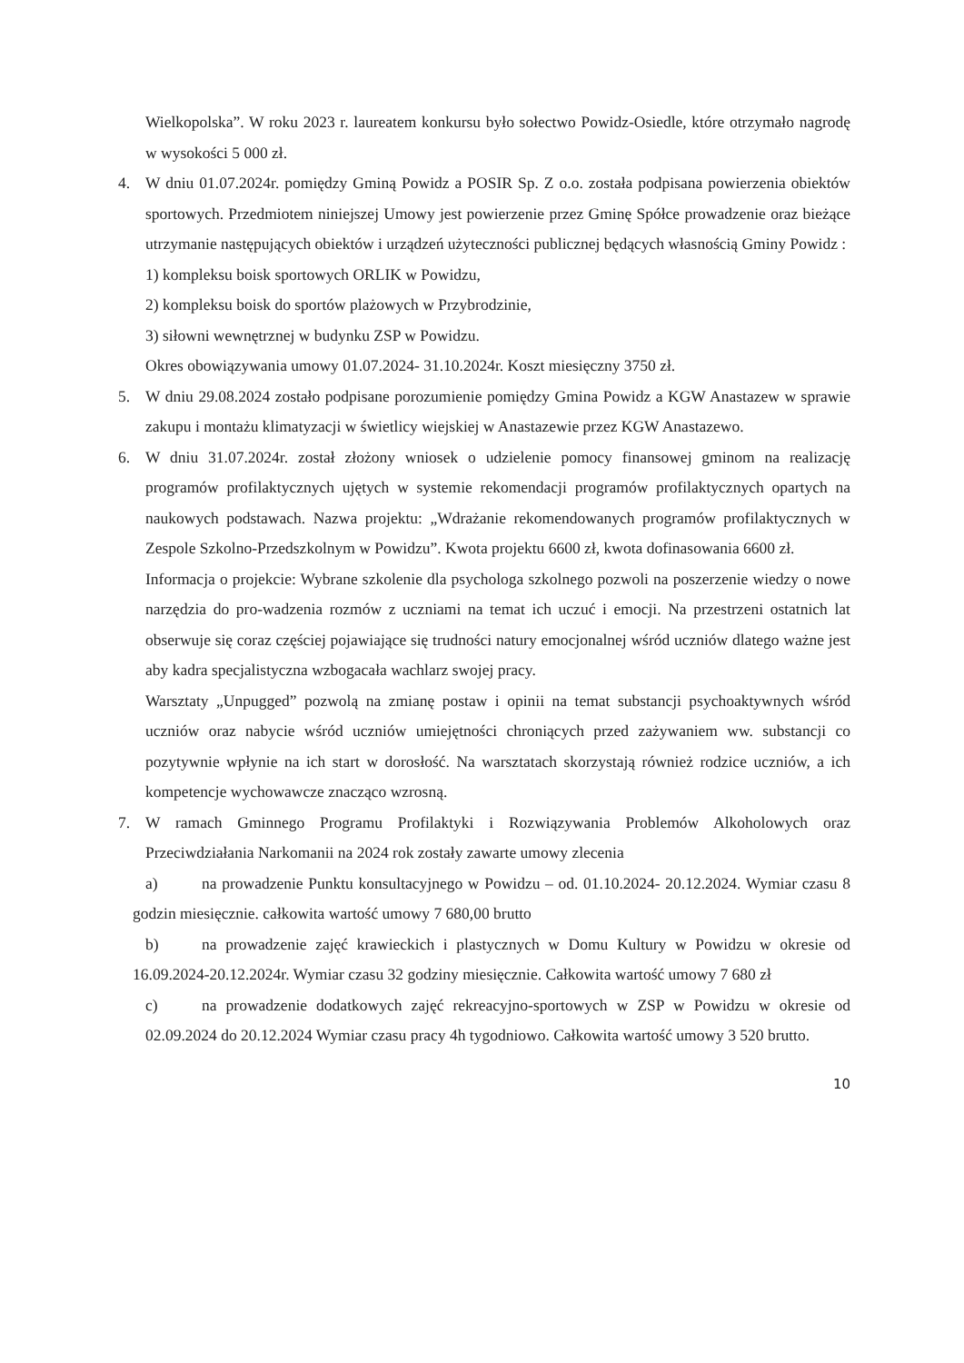Wielkopolska”. W roku 2023 r. laureatem konkursu było sołectwo Powidz-Osiedle, które otrzymało nagrodę w wysokości 5 000 zł.
4. W dniu 01.07.2024r. pomiędzy Gminą Powidz a POSIR Sp. Z o.o. została podpisana powierzenia obiektów sportowych. Przedmiotem niniejszej Umowy jest powierzenie przez Gminę Spółce prowadzenie oraz bieżące utrzymanie następujących obiektów i urządzeń użyteczności publicznej będących własnością Gminy Powidz :
1) kompleksu boisk sportowych ORLIK w Powidzu,
2) kompleksu boisk do sportów plażowych w Przybrodzinie,
3) siłowni wewnętrznej w budynku ZSP w Powidzu.
Okres obowiązywania umowy 01.07.2024- 31.10.2024r. Koszt miesięczny 3750 zł.
5. W dniu 29.08.2024 zostało podpisane porozumienie pomiędzy Gmina Powidz a KGW Anastazew w sprawie zakupu i montażu klimatyzacji w świetlicy wiejskiej w Anastazewie przez KGW Anastazewo.
6. W dniu 31.07.2024r. został złożony wniosek o udzielenie pomocy finansowej gminom na realizację programów profilaktycznych ujętych w systemie rekomendacji programów profilaktycznych opartych na naukowych podstawach. Nazwa projektu: „Wdrażanie rekomendowanych programów profilaktycznych w Zespole Szkolno-Przedszkolnym w Powidzu”. Kwota projektu 6600 zł, kwota dofinasowania 6600 zł.
Informacja o projekcie: Wybrane szkolenie dla psychologa szkolnego pozwoli na poszerzenie wiedzy o nowe narzędzia do pro-wadzenia rozmów z uczniami na temat ich uczuć i emocji. Na przestrzeni ostatnich lat obserwuje się coraz częściej pojawiające się trudności natury emocjonalnej wśród uczniów dlatego ważne jest aby kadra specjalistyczna wzbogacała wachlarz swojej pracy.
Warsztaty „Unpugged” pozwolą na zmianę postaw i opinii na temat substancji psychoaktywnych wśród uczniów oraz nabycie wśród uczniów umiejętności chroniących przed zażywaniem ww. substancji co pozytywnie wpłynie na ich start w dorosłość. Na warsztatach skorzystają również rodzice uczniów, a ich kompetencje wychowawcze znacząco wzrosną.
7. W ramach Gminnego Programu Profilaktyki i Rozwiązywania Problemów Alkoholowych oraz Przeciwdziałania Narkomanii na 2024 rok zostały zawarte umowy zlecenia
a) na prowadzenie Punktu konsultacyjnego w Powidzu – od. 01.10.2024- 20.12.2024. Wymiar czasu 8 godzin miesięcznie. całkowita wartość umowy 7 680,00 brutto
b) na prowadzenie zajęć krawieckich i plastycznych w Domu Kultury w Powidzu w okresie od 16.09.2024-20.12.2024r. Wymiar czasu 32 godziny miesięcznie. Całkowita wartość umowy 7 680 zł
c) na prowadzenie dodatkowych zajęć rekreacyjno-sportowych w ZSP w Powidzu w okresie od 02.09.2024 do 20.12.2024 Wymiar czasu pracy 4h tygodniowo. Całkowita wartość umowy 3 520 brutto.
10